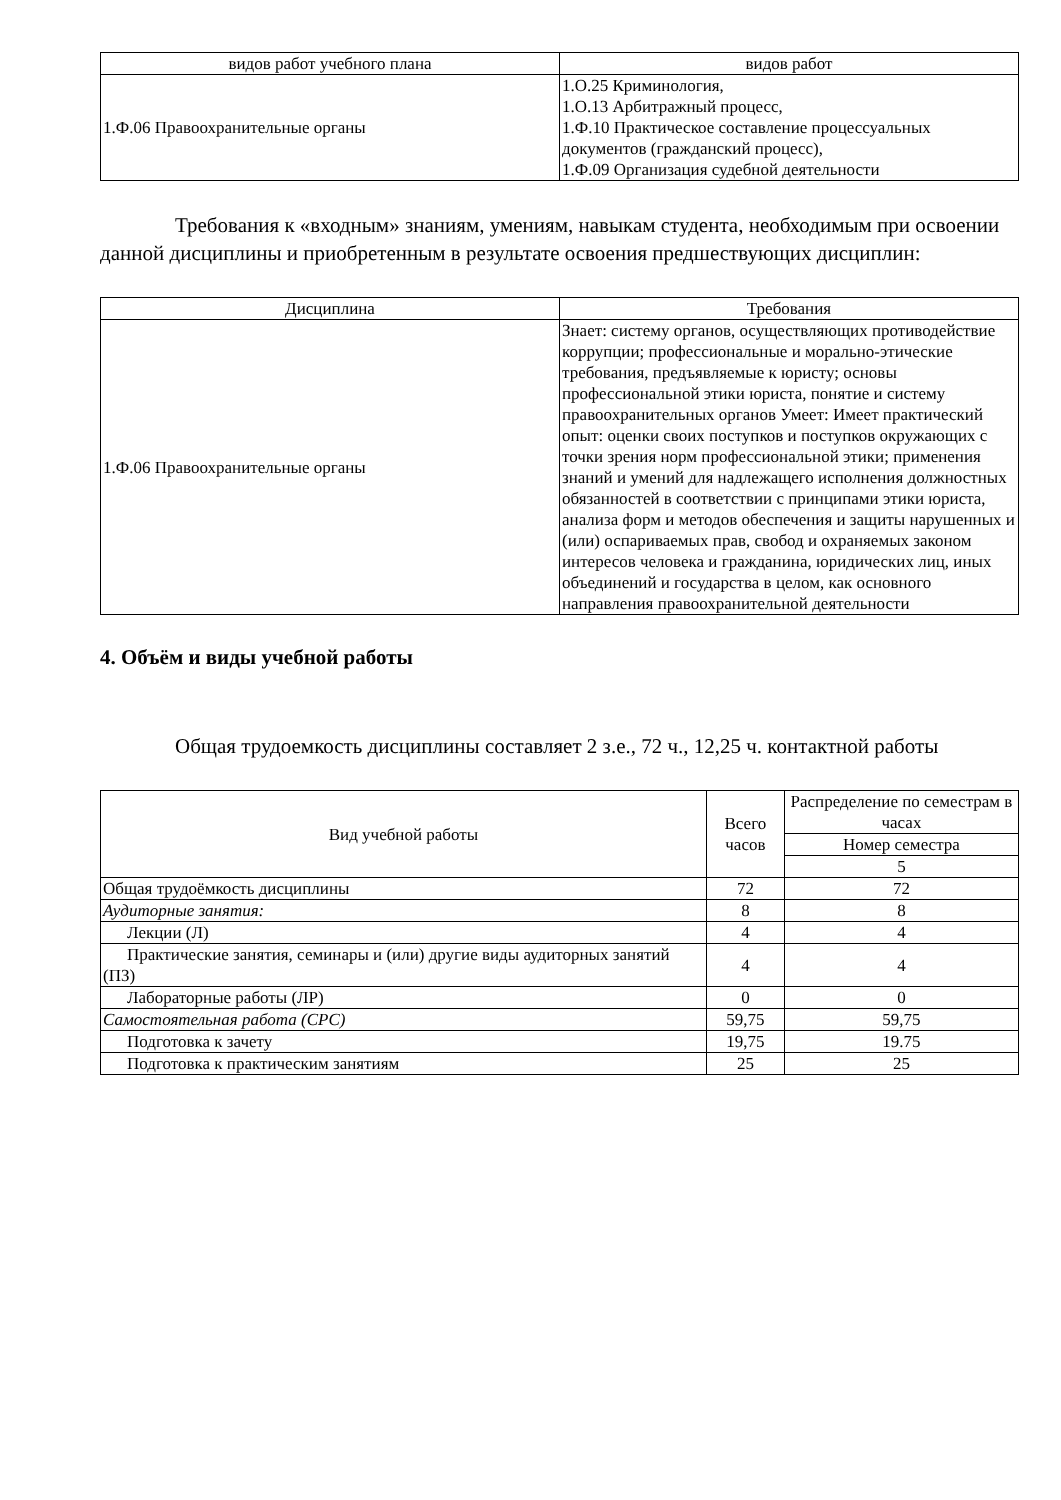| видов работ учебного плана | видов работ |
| 1.Ф.06 Правоохранительные органы | 1.О.25 Криминология, 1.О.13 Арбитражный процесс, 1.Ф.10 Практическое составление процессуальных документов (гражданский процесс), 1.Ф.09 Организация судебной деятельности |
Требования к «входным» знаниям, умениям, навыкам студента, необходимым при освоении данной дисциплины и приобретенным в результате освоения предшествующих дисциплин:
| Дисциплина | Требования |
| 1.Ф.06 Правоохранительные органы | Знает: систему органов, осуществляющих противодействие коррупции; профессиональные и морально-этические требования, предъявляемые к юристу; основы профессиональной этики юриста, понятие и систему правоохранительных органов Умеет: Имеет практический опыт: оценки своих поступков и поступков окружающих с точки зрения норм профессиональной этики; применения знаний и умений для надлежащего исполнения должностных обязанностей в соответствии с принципами этики юриста, анализа форм и методов обеспечения и защиты нарушенных и (или) оспариваемых прав, свобод и охраняемых законом интересов человека и гражданина, юридических лиц, иных объединений и государства в целом, как основного направления правоохранительной деятельности |
4. Объём и виды учебной работы
Общая трудоемкость дисциплины составляет 2 з.е., 72 ч., 12,25 ч. контактной работы
| Вид учебной работы | Всего часов | Распределение по семестрам в часах |
| | | Номер семестра |
| | | 5 |
| Общая трудоёмкость дисциплины | 72 | 72 |
| Аудиторные занятия: | 8 | 8 |
| Лекции (Л) | 4 | 4 |
| Практические занятия, семинары и (или) другие виды аудиторных занятий (ПЗ) | 4 | 4 |
| Лабораторные работы (ЛР) | 0 | 0 |
| Самостоятельная работа (СРС) | 59,75 | 59,75 |
| Подготовка к зачету | 19,75 | 19.75 |
| Подготовка к практическим занятиям | 25 | 25 |